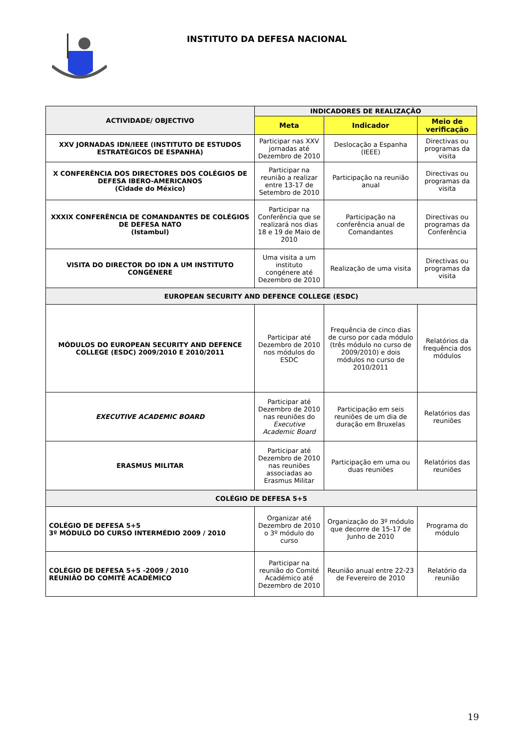INSTITUTO DA DEFESA NACIONAL
| ACTIVIDADE/ OBJECTIVO | INDICADORES DE REALIZAÇÃO | | |
| --- | --- | --- | --- |
| | Meta | Indicador | Meio de verificação |
| XXV JORNADAS IDN/IEEE (INSTITUTO DE ESTUDOS ESTRATÉGICOS DE ESPANHA) | Participar nas XXV jornadas até Dezembro de 2010 | Deslocação a Espanha (IEEE) | Directivas ou programas da visita |
| X CONFERÊNCIA DOS DIRECTORES DOS COLÉGIOS DE DEFESA IBERO-AMERICANOS (Cidade do México) | Participar na reunião a realizar entre 13-17 de Setembro de 2010 | Participação na reunião anual | Directivas ou programas da visita |
| XXXIX CONFERÊNCIA DE COMANDANTES DE COLÉGIOS DE DEFESA NATO (Istambul) | Participar na Conferência que se realizará nos dias 18 e 19 de Maio de 2010 | Participação na conferência anual de Comandantes | Directivas ou programas da Conferência |
| VISITA DO DIRECTOR DO IDN A UM INSTITUTO CONGÉNERE | Uma visita a um instituto congénere até Dezembro de 2010 | Realização de uma visita | Directivas ou programas da visita |
| EUROPEAN SECURITY AND DEFENCE COLLEGE (ESDC) | | | |
| MÓDULOS DO EUROPEAN SECURITY AND DEFENCE COLLEGE (ESDC) 2009/2010 E 2010/2011 | Participar até Dezembro de 2010 nos módulos do ESDC | Frequência de cinco dias de curso por cada módulo (três módulo no curso de 2009/2010) e dois módulos no curso de 2010/2011 | Relatórios da frequência dos módulos |
| EXECUTIVE ACADEMIC BOARD | Participar até Dezembro de 2010 nas reuniões do Executive Academic Board | Participação em seis reuniões de um dia de duração em Bruxelas | Relatórios das reuniões |
| ERASMUS MILITAR | Participar até Dezembro de 2010 nas reuniões associadas ao Erasmus Militar | Participação em uma ou duas reuniões | Relatórios das reuniões |
| COLÉGIO DE DEFESA 5+5 | | | |
| COLÉGIO DE DEFESA 5+5 3º MÓDULO DO CURSO INTERMÉDIO 2009 / 2010 | Organizar até Dezembro de 2010 o 3º módulo do curso | Organização do 3º módulo que decorre de 15-17 de Junho de 2010 | Programa do módulo |
| COLÉGIO DE DEFESA 5+5 -2009 / 2010 REUNIÃO DO COMITÉ ACADÉMICO | Participar na reunião do Comité Académico até Dezembro de 2010 | Reunião anual entre 22-23 de Fevereiro de 2010 | Relatório da reunião |
19